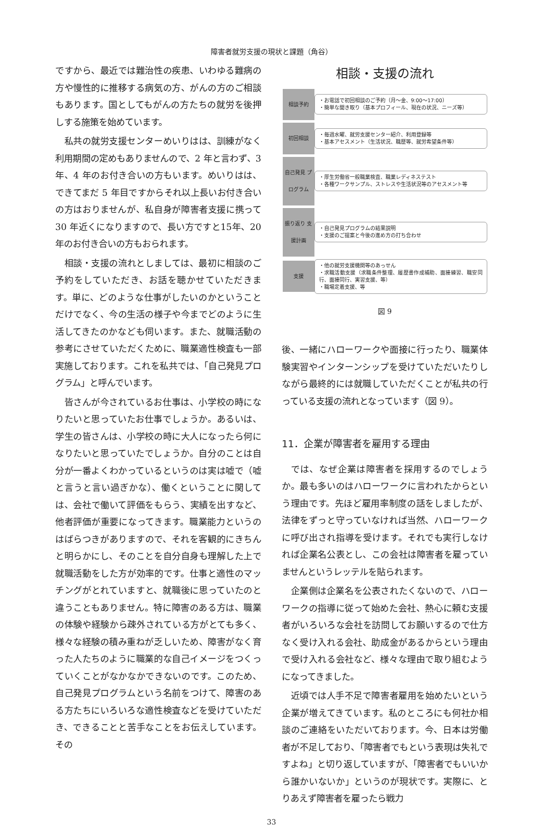障害者就労支援の現状と課題（角谷）
ですから、最近では難治性の疾患、いわゆる難病の方や慢性的に推移する病気の方、がんの方のご相談もあります。国としてもがんの方たちの就労を後押しする施策を始めています。
私共の就労支援センターめいりはは、訓練がなく利用期間の定めもありませんので、2 年と言わず、3 年、4 年のお付き合いの方もいます。めいりはは、できてまだ 5 年目ですからそれ以上長いお付き合いの方はおりませんが、私自身が障害者支援に携って 30 年近くになりますので、長い方ですと15年、20年のお付き合いの方もおられます。
相談・支援の流れとしましては、最初に相談のご予約をしていただき、お話を聴かせていただきます。単に、どのような仕事がしたいのかということだけでなく、今の生活の様子や今までどのように生活してきたのかなども伺います。また、就職活動の参考にさせていただくために、職業適性検査も一部実施しております。これを私共では、「自己発見プログラム」と呼んでいます。
皆さんが今されているお仕事は、小学校の時になりたいと思っていたお仕事でしょうか。あるいは、学生の皆さんは、小学校の時に大人になったら何になりたいと思っていたでしょうか。自分のことは自分が一番よくわかっているというのは実は嘘で（嘘と言うと言い過ぎかな）、働くということに関しては、会社で働いて評価をもらう、実績を出すなど、他者評価が重要になってきます。職業能力というのはばらつきがありますので、それを客観的にきちんと明らかにし、そのことを自分自身も理解した上で就職活動をした方が効率的です。仕事と適性のマッチングがとれていますと、就職後に思っていたのと違うこともありません。特に障害のある方は、職業の体験や経験から疎外されている方がとても多く、様々な経験の積み重ねが乏しいため、障害がなく育った人たちのように職業的な自己イメージをつくっていくことがなかなかできないのです。このため、自己発見プログラムという名前をつけて、障害のある方たちにいろいろな適性検査などを受けていただき、できることと苦手なことをお伝えしています。その
相談・支援の流れ
相談予約
・お電話で初回相談のご予約（月～金、9:00～17:00）
・簡単な聞き取り（基本プロフィール、現在の状況、ニーズ等）
初回相談
・毎週水曜、就労支援センター紹介、利用登録等
・基本アセスメント（生活状況、職歴等、就労希望条件等）
自己発見 プログラム
・厚生労働省一般職業検査、職業レディネステスト
・各種ワークサンプル、ストレスや生活状況等のアセスメント等
振り返り 支援計画
・自己発見プログラムの結果説明
・支援のご提案と今後の進め方の打ち合わせ
支援
・他の就労支援機関等のあっせん
・求職活動支援（求職条件整理、履歴書作成補助、面接練習、職安同行、面接同行、実習支援、等）
・職場定着支援、等
図 9
後、一緒にハローワークや面接に行ったり、職業体験実習やインターンシップを受けていただいたりしながら最終的には就職していただくことが私共の行っている支援の流れとなっています（図 9）。
11．企業が障害者を雇用する理由
では、なぜ企業は障害者を採用するのでしょうか。最も多いのはハローワークに言われたからという理由です。先ほど雇用率制度の話をしましたが、法律をずっと守っていなければ当然、ハローワークに呼び出され指導を受けます。それでも実行しなければ企業名公表とし、この会社は障害者を雇っていませんというレッテルを貼られます。
企業側は企業名を公表されたくないので、ハローワークの指導に従って始めた会社、熱心に頼む支援者がいろいろな会社を訪問してお願いするので仕方なく受け入れる会社、助成金があるからという理由で受け入れる会社など、様々な理由で取り組むようになってきました。
近頃では人手不足で障害者雇用を始めたいという企業が増えてきています。私のところにも何社か相談のご連絡をいただいております。今、日本は労働者が不足しており、「障害者でもという表現は失礼ですよね」と切り返していますが、「障害者でもいいから誰かいないか」というのが現状です。実際に、とりあえず障害者を雇ったら戦力
33